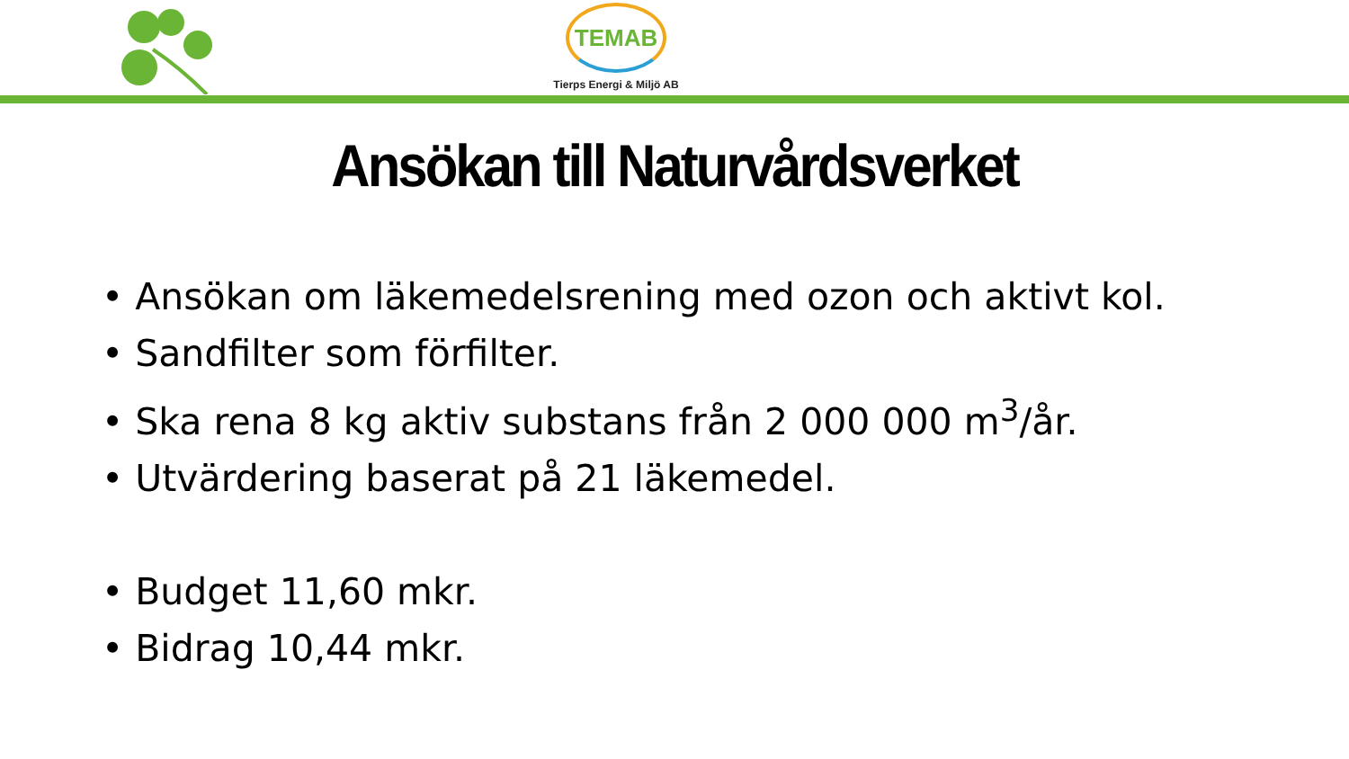TEMAB
Tierps Energi & Miljö AB
Ansökan till Naturvårdsverket
• Ansökan om läkemedelsrening med ozon och aktivt kol.
• Sandfilter som förfilter.
• Ska rena 8 kg aktiv substans från 2 000 000 m<sup>3</sup>/år.
• Utvärdering baserat på 21 läkemedel.
• Budget 11,60 mkr.
• Bidrag 10,44 mkr.